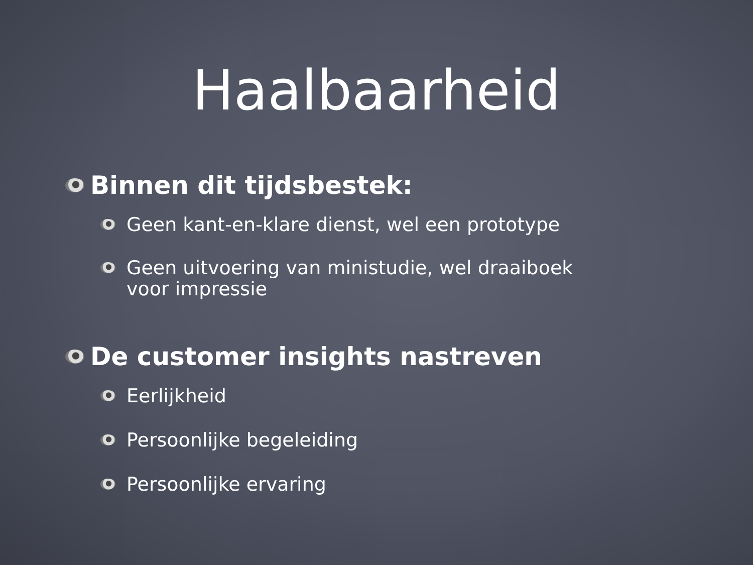Haalbaarheid
Binnen dit tijdsbestek:
Geen kant-en-klare dienst, wel een prototype
Geen uitvoering van ministudie, wel draaiboek
voor impressie
De customer insights nastreven
Eerlijkheid
Persoonlijke begeleiding
Persoonlijke ervaring